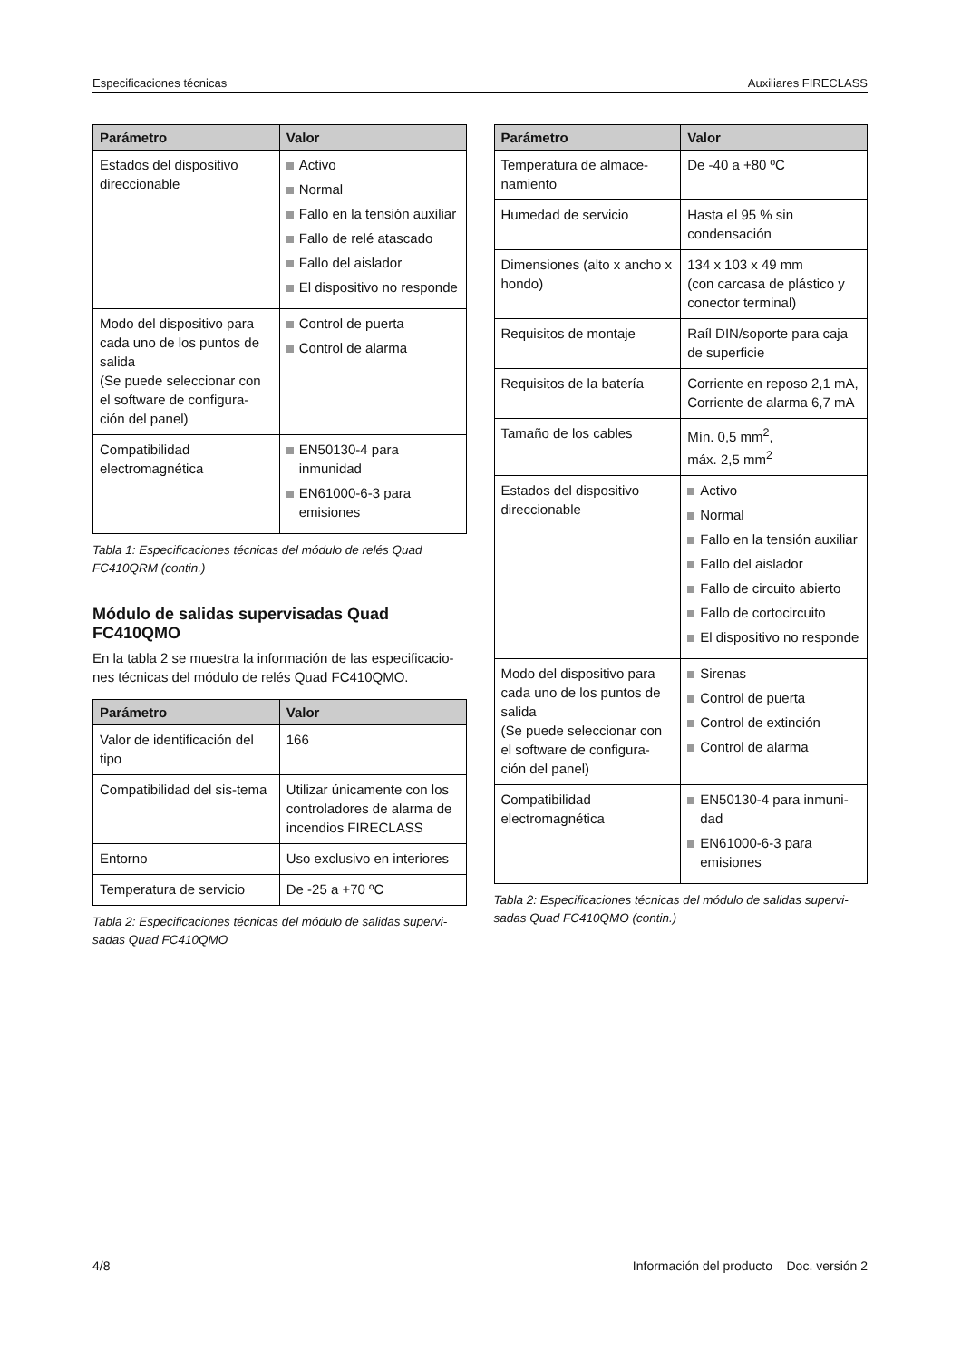Especificaciones técnicas Auxiliares FIRECLASS
| Parámetro | Valor |
| --- | --- |
| Estados del dispositivo direccionable | Activo Normal Fallo en la tensión auxiliar Fallo de relé atascado Fallo del aislador El dispositivo no responde |
| Modo del dispositivo para cada uno de los puntos de salida (Se puede seleccionar con el software de configura-ción del panel) | Control de puerta Control de alarma |
| Compatibilidad electromagnética | EN50130-4 para inmunidad EN61000-6-3 para emisiones |
Tabla 1: Especificaciones técnicas del módulo de relés Quad FC410QRM (contin.)
Módulo de salidas supervisadas Quad FC410QMO
En la tabla 2 se muestra la información de las especificacio-nes técnicas del módulo de relés Quad FC410QMO.
| Parámetro | Valor |
| --- | --- |
| Valor de identificación del tipo | 166 |
| Compatibilidad del sis-tema | Utilizar únicamente con los controladores de alarma de incendios FIRECLASS |
| Entorno | Uso exclusivo en interiores |
| Temperatura de servicio | De -25 a +70 ºC |
Tabla 2: Especificaciones técnicas del módulo de salidas supervi-sadas Quad FC410QMO
| Parámetro | Valor |
| --- | --- |
| Temperatura de almace-namiento | De -40 a +80 ºC |
| Humedad de servicio | Hasta el 95 % sin condensación |
| Dimensiones (alto x ancho x hondo) | 134 x 103 x 49 mm (con carcasa de plástico y conector terminal) |
| Requisitos de montaje | Raíl DIN/soporte para caja de superficie |
| Requisitos de la batería | Corriente en reposo 2,1 mA, Corriente de alarma 6,7 mA |
| Tamaño de los cables | Mín. 0,5 mm<sup>2</sup>, máx. 2,5 mm<sup>2</sup> |
| Estados del dispositivo direccionable | Activo Normal Fallo en la tensión auxiliar Fallo del aislador Fallo de circuito abierto Fallo de cortocircuito El dispositivo no responde |
| Modo del dispositivo para cada uno de los puntos de salida (Se puede seleccionar con el software de configura-ción del panel) | Sirenas Control de puerta Control de extinción Control de alarma |
| Compatibilidad electromagnética | EN50130-4 para inmuni-dad EN61000-6-3 para emisiones |
Tabla 2: Especificaciones técnicas del módulo de salidas supervi-sadas Quad FC410QMO (contin.)
4/8 Información del producto Doc. versión 2